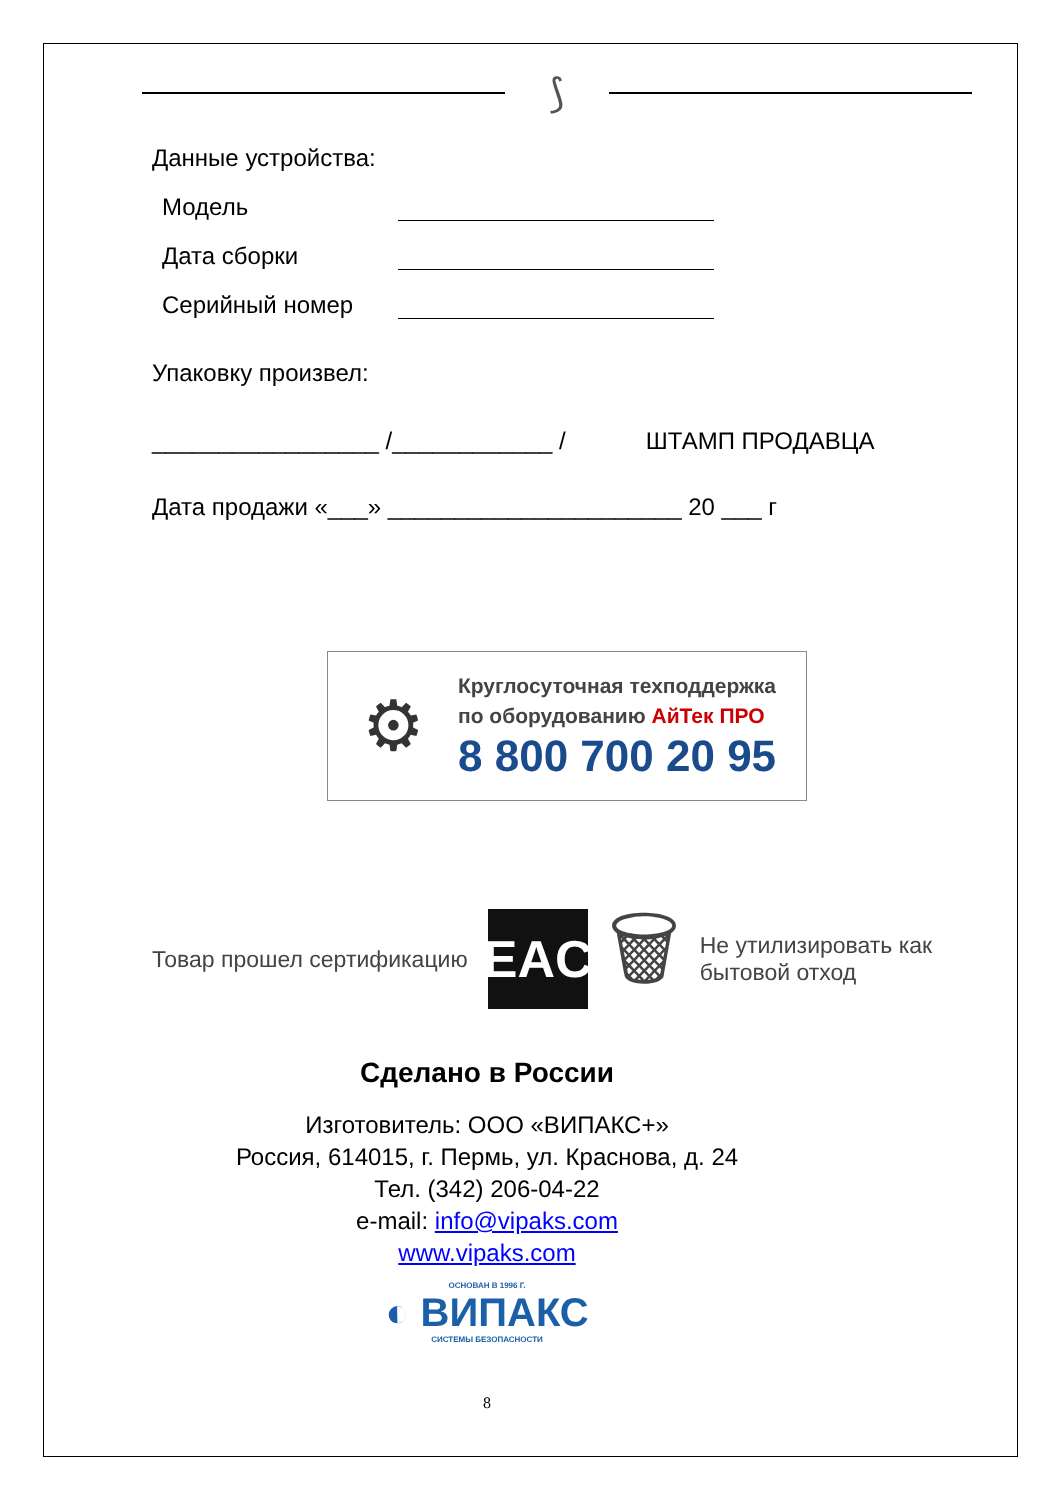⟆
Данные устройства:
Модель
Дата сборки
Серийный номер
Упаковку произвел:
_________________ /____________ / ШТАМП ПРОДАВЦА
Дата продажи «___» ______________________ 20 ___ г
⚙
Круглосуточная техподдержка
по оборудованию АйТек ПРО
8 800 700 20 95
Товар прошел сертификацию
EAC
🗑
Не утилизировать как
бытовой отход
Сделано в России
Изготовитель: ООО «ВИПАКС+»
Россия, 614015, г. Пермь, ул. Краснова, д. 24
Тел. (342) 206-04-22
e-mail: info@vipaks.com
www.vipaks.com
ОСНОВАН В 1996 Г.
◐ ВИПАКС
СИСТЕМЫ БЕЗОПАСНОСТИ
8